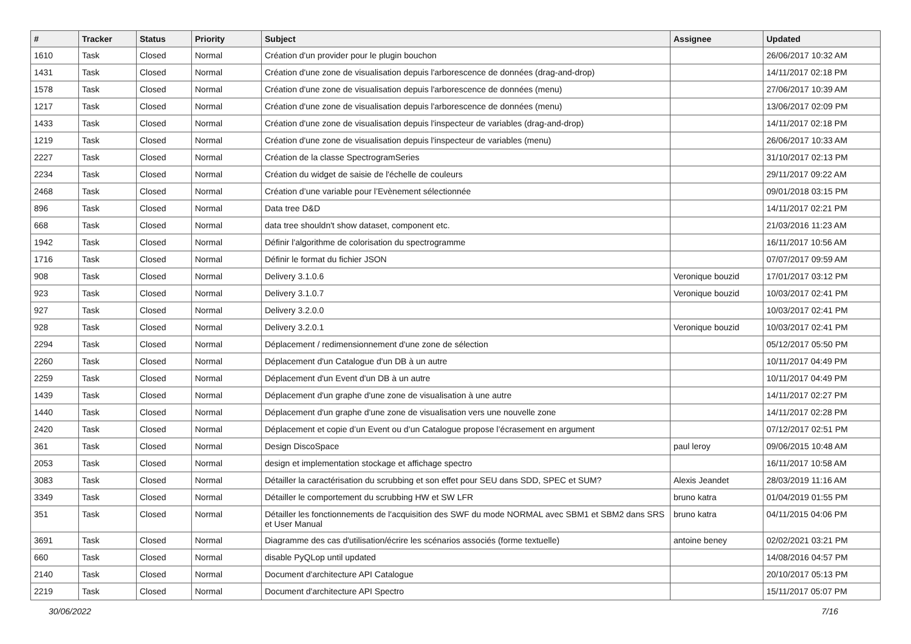| # | Tracker | Status | Priority | Subject | Assignee | Updated |
| --- | --- | --- | --- | --- | --- | --- |
| 1610 | Task | Closed | Normal | Création d'un provider pour le plugin bouchon | | 26/06/2017 10:32 AM |
| 1431 | Task | Closed | Normal | Création d'une zone de visualisation depuis l'arborescence de données (drag-and-drop) | | 14/11/2017 02:18 PM |
| 1578 | Task | Closed | Normal | Création d'une zone de visualisation depuis l'arborescence de données (menu) | | 27/06/2017 10:39 AM |
| 1217 | Task | Closed | Normal | Création d'une zone de visualisation depuis l'arborescence de données (menu) | | 13/06/2017 02:09 PM |
| 1433 | Task | Closed | Normal | Création d'une zone de visualisation depuis l'inspecteur de variables (drag-and-drop) | | 14/11/2017 02:18 PM |
| 1219 | Task | Closed | Normal | Création d'une zone de visualisation depuis l'inspecteur de variables (menu) | | 26/06/2017 10:33 AM |
| 2227 | Task | Closed | Normal | Création de la classe SpectrogramSeries | | 31/10/2017 02:13 PM |
| 2234 | Task | Closed | Normal | Création du widget de saisie de l'échelle de couleurs | | 29/11/2017 09:22 AM |
| 2468 | Task | Closed | Normal | Création d’une variable pour l’Evènement sélectionnée | | 09/01/2018 03:15 PM |
| 896 | Task | Closed | Normal | Data tree D&D | | 14/11/2017 02:21 PM |
| 668 | Task | Closed | Normal | data tree shouldn't show dataset, component etc. | | 21/03/2016 11:23 AM |
| 1942 | Task | Closed | Normal | Définir l'algorithme de colorisation du spectrogramme | | 16/11/2017 10:56 AM |
| 1716 | Task | Closed | Normal | Définir le format du fichier JSON | | 07/07/2017 09:59 AM |
| 908 | Task | Closed | Normal | Delivery 3.1.0.6 | Veronique bouzid | 17/01/2017 03:12 PM |
| 923 | Task | Closed | Normal | Delivery 3.1.0.7 | Veronique bouzid | 10/03/2017 02:41 PM |
| 927 | Task | Closed | Normal | Delivery 3.2.0.0 | | 10/03/2017 02:41 PM |
| 928 | Task | Closed | Normal | Delivery 3.2.0.1 | Veronique bouzid | 10/03/2017 02:41 PM |
| 2294 | Task | Closed | Normal | Déplacement / redimensionnement d'une zone de sélection | | 05/12/2017 05:50 PM |
| 2260 | Task | Closed | Normal | Déplacement d'un Catalogue d'un DB à un autre | | 10/11/2017 04:49 PM |
| 2259 | Task | Closed | Normal | Déplacement d'un Event d'un DB à un autre | | 10/11/2017 04:49 PM |
| 1439 | Task | Closed | Normal | Déplacement d'un graphe d'une zone de visualisation à une autre | | 14/11/2017 02:27 PM |
| 1440 | Task | Closed | Normal | Déplacement d'un graphe d'une zone de visualisation vers une nouvelle zone | | 14/11/2017 02:28 PM |
| 2420 | Task | Closed | Normal | Déplacement et copie d’un Event ou d’un Catalogue propose l’écrasement en argument | | 07/12/2017 02:51 PM |
| 361 | Task | Closed | Normal | Design DiscoSpace | paul leroy | 09/06/2015 10:48 AM |
| 2053 | Task | Closed | Normal | design et implementation stockage et affichage spectro | | 16/11/2017 10:58 AM |
| 3083 | Task | Closed | Normal | Détailler la caractérisation du scrubbing et son effet pour SEU dans SDD, SPEC et SUM? | Alexis Jeandet | 28/03/2019 11:16 AM |
| 3349 | Task | Closed | Normal | Détailler le comportement du scrubbing HW et SW LFR | bruno katra | 01/04/2019 01:55 PM |
| 351 | Task | Closed | Normal | Détailler les fonctionnements de l'acquisition des SWF du mode NORMAL avec SBM1 et SBM2 dans SRS et User Manual | bruno katra | 04/11/2015 04:06 PM |
| 3691 | Task | Closed | Normal | Diagramme des cas d'utilisation/écrire les scénarios associés (forme textuelle) | antoine beney | 02/02/2021 03:21 PM |
| 660 | Task | Closed | Normal | disable PyQLop until updated | | 14/08/2016 04:57 PM |
| 2140 | Task | Closed | Normal | Document d'architecture API Catalogue | | 20/10/2017 05:13 PM |
| 2219 | Task | Closed | Normal | Document d'architecture API Spectro | | 15/11/2017 05:07 PM |
30/06/2022 7/16